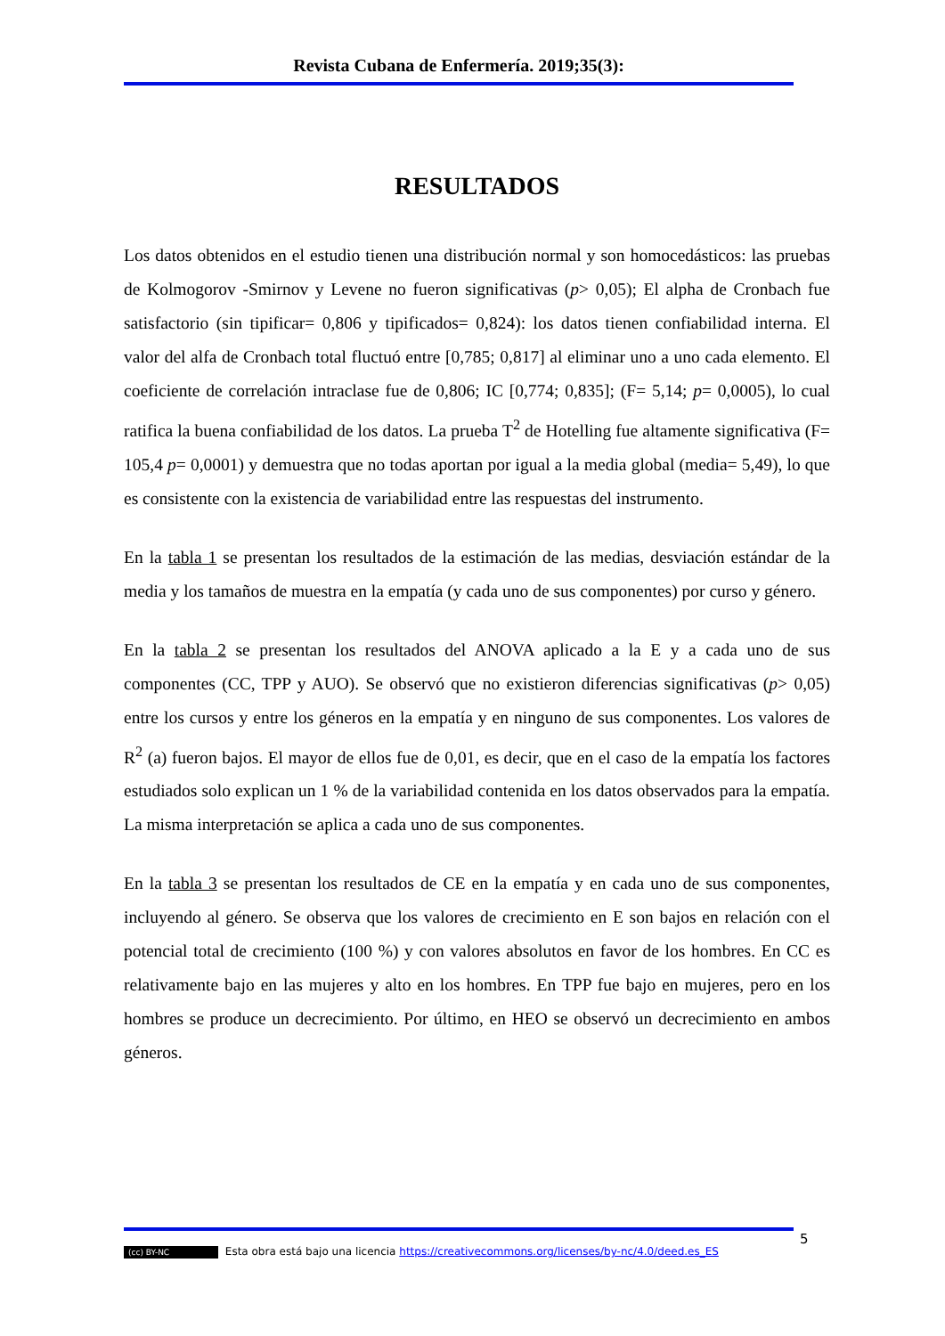Revista Cubana de Enfermería. 2019;35(3):
RESULTADOS
Los datos obtenidos en el estudio tienen una distribución normal y son homocedásticos: las pruebas de Kolmogorov -Smirnov y Levene no fueron significativas (p> 0,05); El alpha de Cronbach fue satisfactorio (sin tipificar= 0,806 y tipificados= 0,824): los datos tienen confiabilidad interna. El valor del alfa de Cronbach total fluctuó entre [0,785; 0,817] al eliminar uno a uno cada elemento. El coeficiente de correlación intraclase fue de 0,806; IC [0,774; 0,835]; (F= 5,14; p= 0,0005), lo cual ratifica la buena confiabilidad de los datos. La prueba T<sup>2</sup> de Hotelling fue altamente significativa (F= 105,4 p= 0,0001) y demuestra que no todas aportan por igual a la media global (media= 5,49), lo que es consistente con la existencia de variabilidad entre las respuestas del instrumento.
En la tabla 1 se presentan los resultados de la estimación de las medias, desviación estándar de la media y los tamaños de muestra en la empatía (y cada uno de sus componentes) por curso y género.
En la tabla 2 se presentan los resultados del ANOVA aplicado a la E y a cada uno de sus componentes (CC, TPP y AUO). Se observó que no existieron diferencias significativas (p> 0,05) entre los cursos y entre los géneros en la empatía y en ninguno de sus componentes. Los valores de R<sup>2</sup> (a) fueron bajos. El mayor de ellos fue de 0,01, es decir, que en el caso de la empatía los factores estudiados solo explican un 1 % de la variabilidad contenida en los datos observados para la empatía. La misma interpretación se aplica a cada uno de sus componentes.
En la tabla 3 se presentan los resultados de CE en la empatía y en cada uno de sus componentes, incluyendo al género. Se observa que los valores de crecimiento en E son bajos en relación con el potencial total de crecimiento (100 %) y con valores absolutos en favor de los hombres. En CC es relativamente bajo en las mujeres y alto en los hombres. En TPP fue bajo en mujeres, pero en los hombres se produce un decrecimiento. Por último, en HEO se observó un decrecimiento en ambos géneros.
5
(cc) BY-NC Esta obra está bajo una licencia https://creativecommons.org/licenses/by-nc/4.0/deed.es_ES